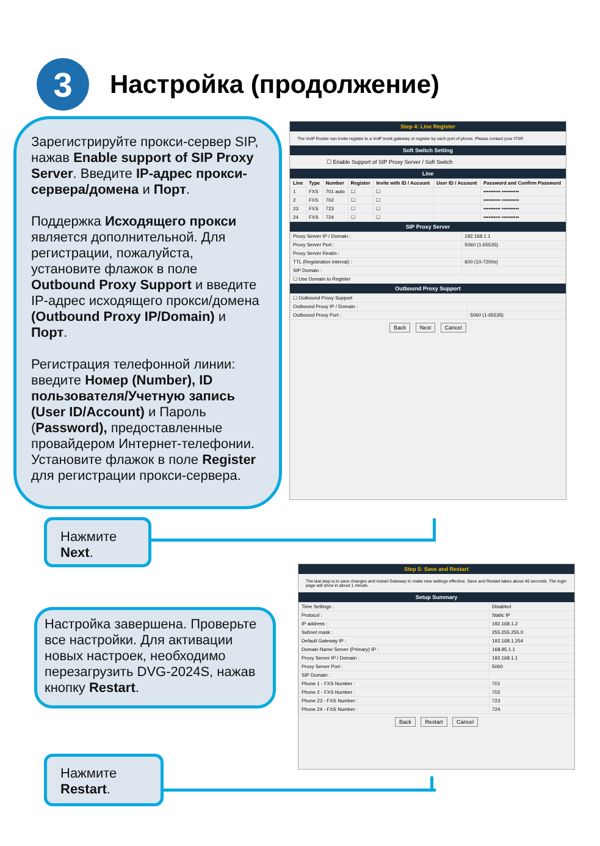3
Настройка (продолжение)
Зарегистрируйте прокси-сервер SIP, нажав Enable support of SIP Proxy Server. Введите IP-адрес прокси-сервера/домена и Порт.
Поддержка Исходящего прокси является дополнительной. Для регистрации, пожалуйста, установите флажок в поле Outbound Proxy Support и введите IP-адрес исходящего прокси/домена (Outbound Proxy IP/Domain) и Порт.
Регистрация телефонной линии: введите Номер (Number), ID пользователя/Учетную запись (User ID/Account) и Пароль (Password), предоставленные провайдером Интернет-телефонии. Установите флажок в поле Register для регистрации прокси-сервера.
Нажмите
Next.
Настройка завершена. Проверьте все настройки. Для активации новых настроек, необходимо перезагрузить DVG-2024S, нажав кнопку Restart.
Нажмите
Restart.
Step 4: Line Register
The VoIP Router can invite register to a VoIP trunk gateway or register by each port of phone. Please contact your ITSP.
Soft Switch Setting
☐ Enable Support of SIP Proxy Server / Soft Switch
Line
| Line | Type | Number | Register | Invite with ID / Account | User ID / Account | Password and Confirm Password |
| --- | --- | --- | --- | --- | --- | --- |
| 1 | FXS | 701 auto | ☐ | ☐ | | •••••••••• •••••••••• |
| 2 | FXS | 702 | ☐ | ☐ | | •••••••••• •••••••••• |
| 23 | FXS | 723 | ☐ | ☐ | | •••••••••• •••••••••• |
| 24 | FXS | 724 | ☐ | ☐ | | •••••••••• •••••••••• |
SIP Proxy Server
| Proxy Server IP / Domain : | 192.168.1.1 |
| Proxy Server Port : | 5060 (1-65535) |
| Proxy Server Realm : | |
| TTL (Registration interval) : | 600 (10-7200s) |
| SIP Domain : | |
| ☐ Use Domain to Register | |
Outbound Proxy Support
| ☐ Outbound Proxy Support | |
| Outbound Proxy IP / Domain : | |
| Outbound Proxy Port : | 5060 (1-65535) |
Back Next Cancel
Step 5: Save and Restart
The last step is to save changes and restart Gateway to make new settings effective. Save and Restart takes about 40 seconds. The login page will show in about 1 minute.
Setup Summary
| Time Settings : | Disabled |
| Protocol : | Static IP |
| IP address : | 192.168.1.2 |
| Subnet mask : | 255.255.255.0 |
| Default Gateway IP : | 192.168.1.254 |
| Domain Name Server (Primary) IP : | 168.95.1.1 |
| Proxy Server IP / Domain : | 192.168.1.1 |
| Proxy Server Port : | 5060 |
| SIP Domain : | |
| Phone 1 - FXS Number : | 701 |
| Phone 2 - FXS Number : | 702 |
| Phone 23 - FXS Number : | 723 |
| Phone 24 - FXS Number : | 724 |
Back Restart Cancel